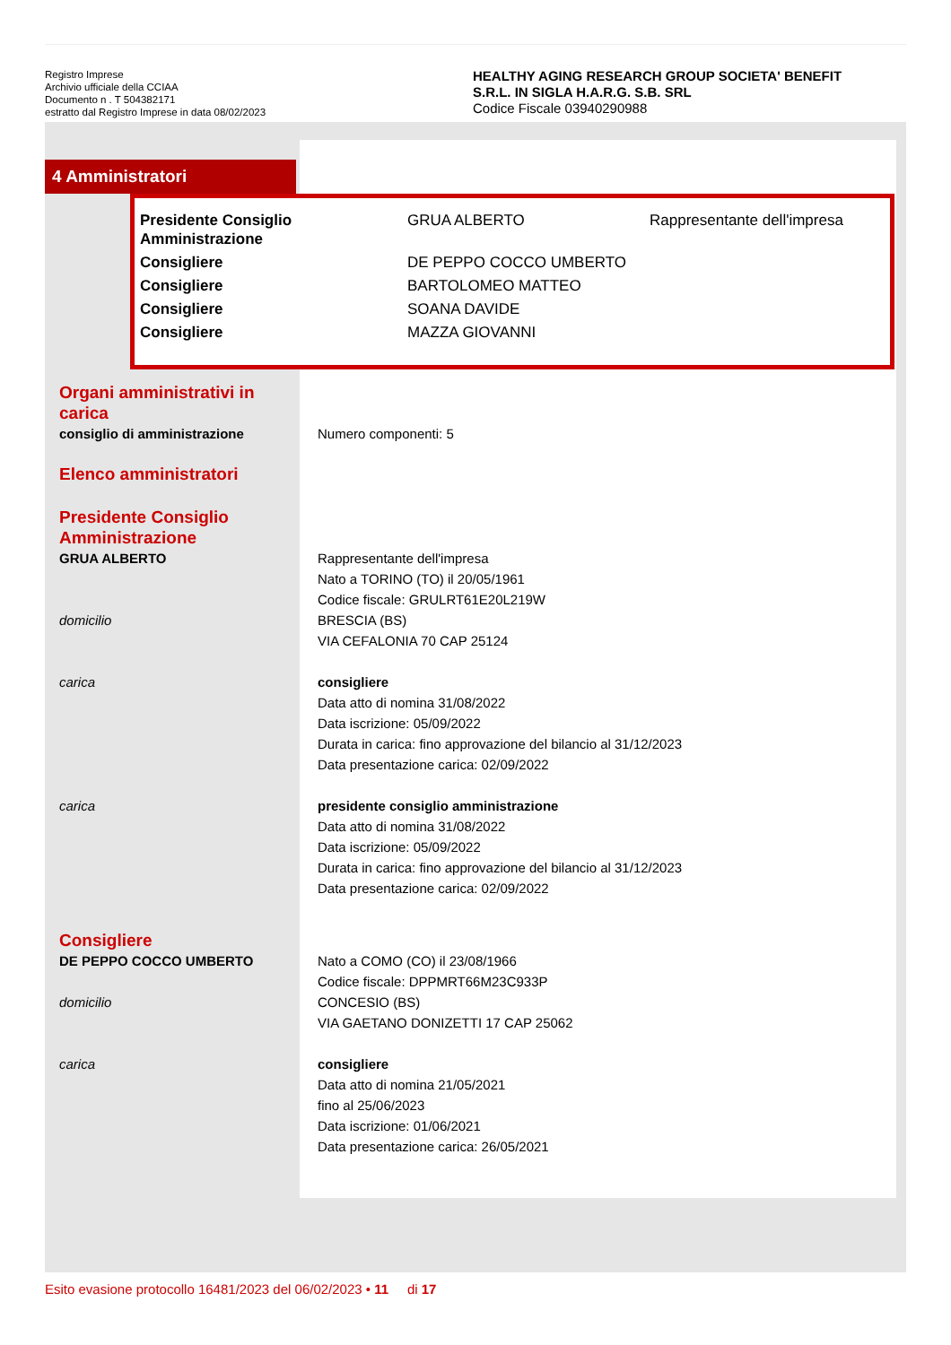Registro Imprese
Archivio ufficiale della CCIAA
Documento n . T 504382171
estratto dal Registro Imprese in data 08/02/2023
HEALTHY AGING RESEARCH GROUP SOCIETA' BENEFIT
S.R.L. IN SIGLA H.A.R.G. S.B. SRL
Codice Fiscale 03940290988
4 Amministratori
| Presidente Consiglio Amministrazione | GRUA ALBERTO | Rappresentante dell'impresa |
| Consigliere | DE PEPPO COCCO UMBERTO | |
| Consigliere | BARTOLOMEO MATTEO | |
| Consigliere | SOANA DAVIDE | |
| Consigliere | MAZZA GIOVANNI | |
Organi amministrativi in
carica
consiglio di amministrazione Numero componenti: 5
Elenco amministratori
Presidente Consiglio
Amministrazione
GRUA ALBERTO Rappresentante dell'impresa
Nato a TORINO (TO) il 20/05/1961
Codice fiscale: GRULRT61E20L219W
domicilio BRESCIA (BS)
VIA CEFALONIA 70 CAP 25124
carica consigliere
Data atto di nomina 31/08/2022
Data iscrizione: 05/09/2022
Durata in carica: fino approvazione del bilancio al 31/12/2023
Data presentazione carica: 02/09/2022
carica presidente consiglio amministrazione
Data atto di nomina 31/08/2022
Data iscrizione: 05/09/2022
Durata in carica: fino approvazione del bilancio al 31/12/2023
Data presentazione carica: 02/09/2022
Consigliere
DE PEPPO COCCO UMBERTO Nato a COMO (CO) il 23/08/1966
Codice fiscale: DPPMRT66M23C933P
domicilio CONCESIO (BS)
VIA GAETANO DONIZETTI 17 CAP 25062
carica consigliere
Data atto di nomina 21/05/2021
fino al 25/06/2023
Data iscrizione: 01/06/2021
Data presentazione carica: 26/05/2021
Esito evasione protocollo 16481/2023 del 06/02/2023 • 11 di 17